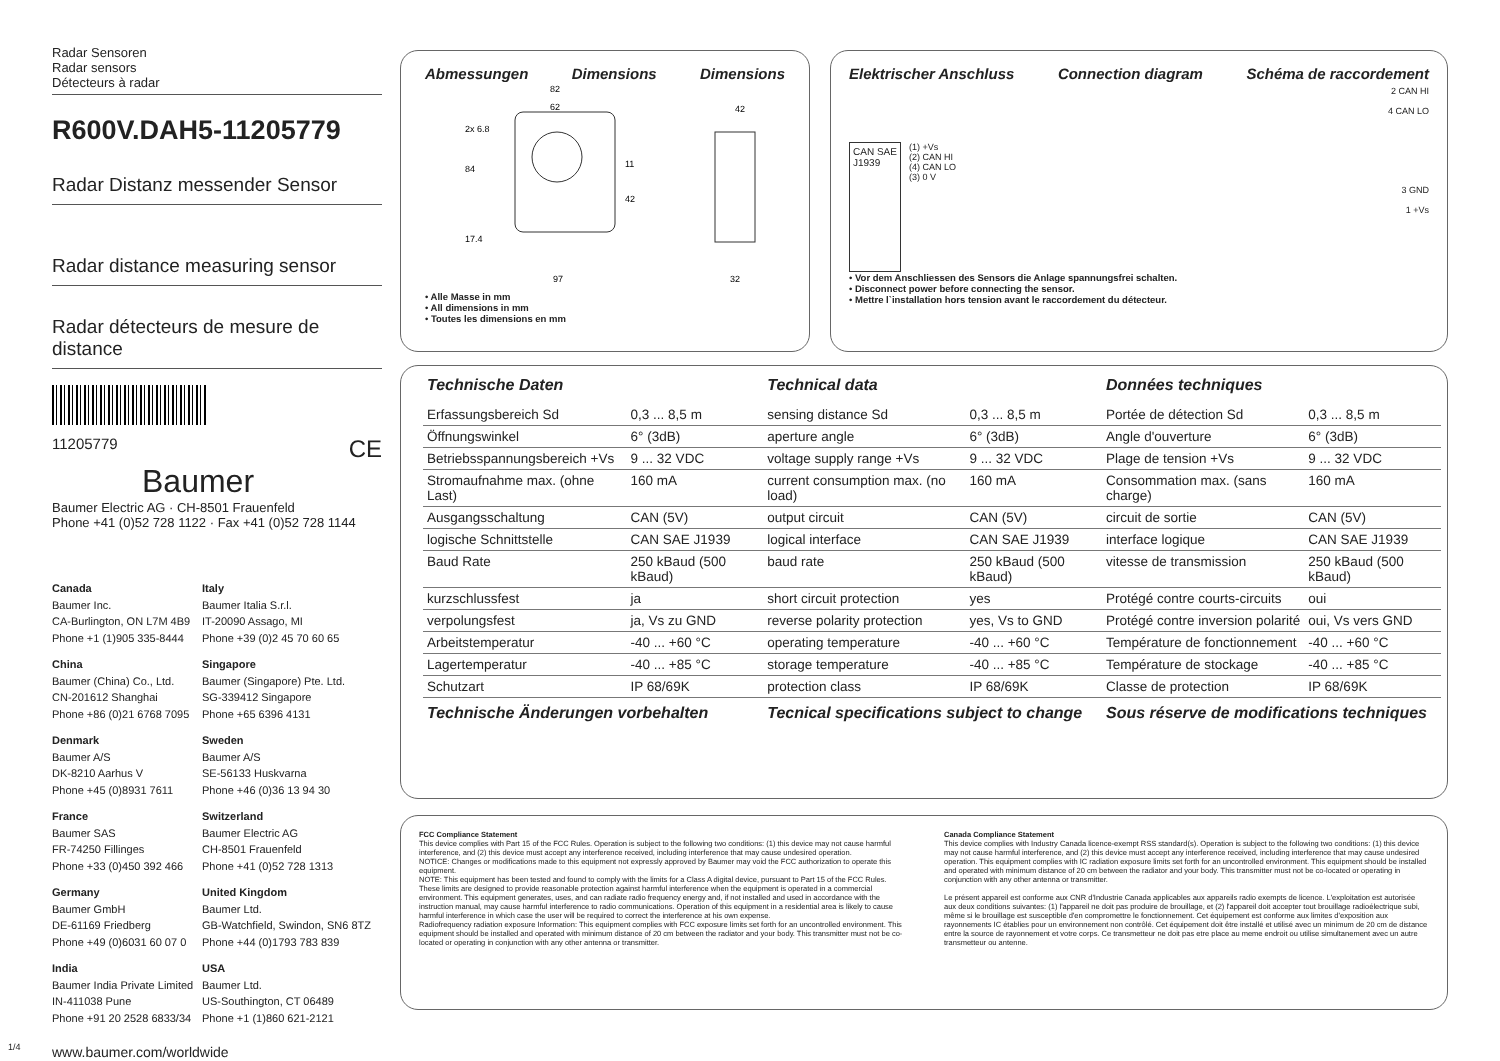Radar Sensoren
Radar sensors
Détecteurs à radar
R600V.DAH5-11205779
Radar Distanz messender Sensor
Radar distance measuring sensor
Radar détecteurs de mesure de distance
11205779 CE
Baumer
Baumer Electric AG · CH-8501 Frauenfeld
Phone +41 (0)52 728 1122 · Fax +41 (0)52 728 1144
Canada
Baumer Inc.
CA-Burlington, ON L7M 4B9
Phone +1 (1)905 335-8444
Italy
Baumer Italia S.r.l.
IT-20090 Assago, MI
Phone +39 (0)2 45 70 60 65
China
Baumer (China) Co., Ltd.
CN-201612 Shanghai
Phone +86 (0)21 6768 7095
Singapore
Baumer (Singapore) Pte. Ltd.
SG-339412 Singapore
Phone +65 6396 4131
Denmark
Baumer A/S
DK-8210 Aarhus V
Phone +45 (0)8931 7611
Sweden
Baumer A/S
SE-56133 Huskvarna
Phone +46 (0)36 13 94 30
France
Baumer SAS
FR-74250 Fillinges
Phone +33 (0)450 392 466
Switzerland
Baumer Electric AG
CH-8501 Frauenfeld
Phone +41 (0)52 728 1313
Germany
Baumer GmbH
DE-61169 Friedberg
Phone +49 (0)6031 60 07 0
United Kingdom
Baumer Ltd.
GB-Watchfield, Swindon, SN6 8TZ
Phone +44 (0)1793 783 839
India
Baumer India Private Limited
IN-411038 Pune
Phone +91 20 2528 6833/34
USA
Baumer Ltd.
US-Southington, CT 06489
Phone +1 (1)860 621-2121
www.baumer.com/worldwide
1/4
Abmessungen Dimensions Dimensions
82
62
97
42
32
84
17.4
42
11
2x 6.8
• Alle Masse in mm
• All dimensions in mm
• Toutes les dimensions en mm
Elektrischer Anschluss Connection diagram Schéma de raccordement
CAN SAE
J1939
(1) +Vs
(2) CAN HI
(4) CAN LO
(3) 0 V
2 CAN HI
4 CAN LO
3 GND
1 +Vs
• Vor dem Anschliessen des Sensors die Anlage spannungsfrei schalten.
• Disconnect power before connecting the sensor.
• Mettre l`installation hors tension avant le raccordement du détecteur.
| Technische Daten | | Technical data | | Données techniques | |
| --- | --- | --- | --- | --- | --- |
| Erfassungsbereich Sd | 0,3 ... 8,5 m | sensing distance Sd | 0,3 ... 8,5 m | Portée de détection Sd | 0,3 ... 8,5 m |
| Öffnungswinkel | 6° (3dB) | aperture angle | 6° (3dB) | Angle d'ouverture | 6° (3dB) |
| Betriebsspannungsbereich +Vs | 9 ... 32 VDC | voltage supply range +Vs | 9 ... 32 VDC | Plage de tension +Vs | 9 ... 32 VDC |
| Stromaufnahme max. (ohne Last) | 160 mA | current consumption max. (no load) | 160 mA | Consommation max. (sans charge) | 160 mA |
| Ausgangsschaltung | CAN (5V) | output circuit | CAN (5V) | circuit de sortie | CAN (5V) |
| logische Schnittstelle | CAN SAE J1939 | logical interface | CAN SAE J1939 | interface logique | CAN SAE J1939 |
| Baud Rate | 250 kBaud (500 kBaud) | baud rate | 250 kBaud (500 kBaud) | vitesse de transmission | 250 kBaud (500 kBaud) |
| kurzschlussfest | ja | short circuit protection | yes | Protégé contre courts-circuits | oui |
| verpolungsfest | ja, Vs zu GND | reverse polarity protection | yes, Vs to GND | Protégé contre inversion polarité | oui, Vs vers GND |
| Arbeitstemperatur | -40 ... +60 °C | operating temperature | -40 ... +60 °C | Température de fonctionnement | -40 ... +60 °C |
| Lagertemperatur | -40 ... +85 °C | storage temperature | -40 ... +85 °C | Température de stockage | -40 ... +85 °C |
| Schutzart | IP 68/69K | protection class | IP 68/69K | Classe de protection | IP 68/69K |
| Technische Änderungen vorbehalten | | Tecnical specifications subject to change | | Sous réserve de modifications techniques | |
FCC Compliance Statement
This device complies with Part 15 of the FCC Rules. Operation is subject to the following two conditions: (1) this device may not cause harmful interference, and (2) this device must accept any interference received, including interference that may cause undesired operation.
NOTICE: Changes or modifications made to this equipment not expressly approved by Baumer may void the FCC authorization to operate this equipment.
NOTE: This equipment has been tested and found to comply with the limits for a Class A digital device, pursuant to Part 15 of the FCC Rules. These limits are designed to provide reasonable protection against harmful interference when the equipment is operated in a commercial environment. This equipment generates, uses, and can radiate radio frequency energy and, if not installed and used in accordance with the instruction manual, may cause harmful interference to radio communications. Operation of this equipment in a residential area is likely to cause harmful interference in which case the user will be required to correct the interference at his own expense.
Radiofrequency radiation exposure Information: This equipment complies with FCC exposure limits set forth for an uncontrolled environment. This equipment should be installed and operated with minimum distance of 20 cm between the radiator and your body. This transmitter must not be co-located or operating in conjunction with any other antenna or transmitter.
Canada Compliance Statement
This device complies with Industry Canada licence-exempt RSS standard(s). Operation is subject to the following two conditions: (1) this device may not cause harmful interference, and (2) this device must accept any interference received, including interference that may cause undesired operation. This equipment complies with IC radiation exposure limits set forth for an uncontrolled environment. This equipment should be installed and operated with minimum distance of 20 cm between the radiator and your body. This transmitter must not be co-located or operating in conjunction with any other antenna or transmitter.
Le présent appareil est conforme aux CNR d'Industrie Canada applicables aux appareils radio exempts de licence. L'exploitation est autorisée aux deux conditions suivantes: (1) l'appareil ne doit pas produire de brouillage, et (2) l'appareil doit accepter tout brouillage radioélectrique subi, même si le brouillage est susceptible d'en compromettre le fonctionnement. Cet équipement est conforme aux limites d'exposition aux rayonnements IC établies pour un environnement non contrôlé. Cet équipement doit être installé et utilisé avec un minimum de 20 cm de distance entre la source de rayonnement et votre corps. Ce transmetteur ne doit pas etre place au meme endroit ou utilise simultanement avec un autre transmetteur ou antenne.